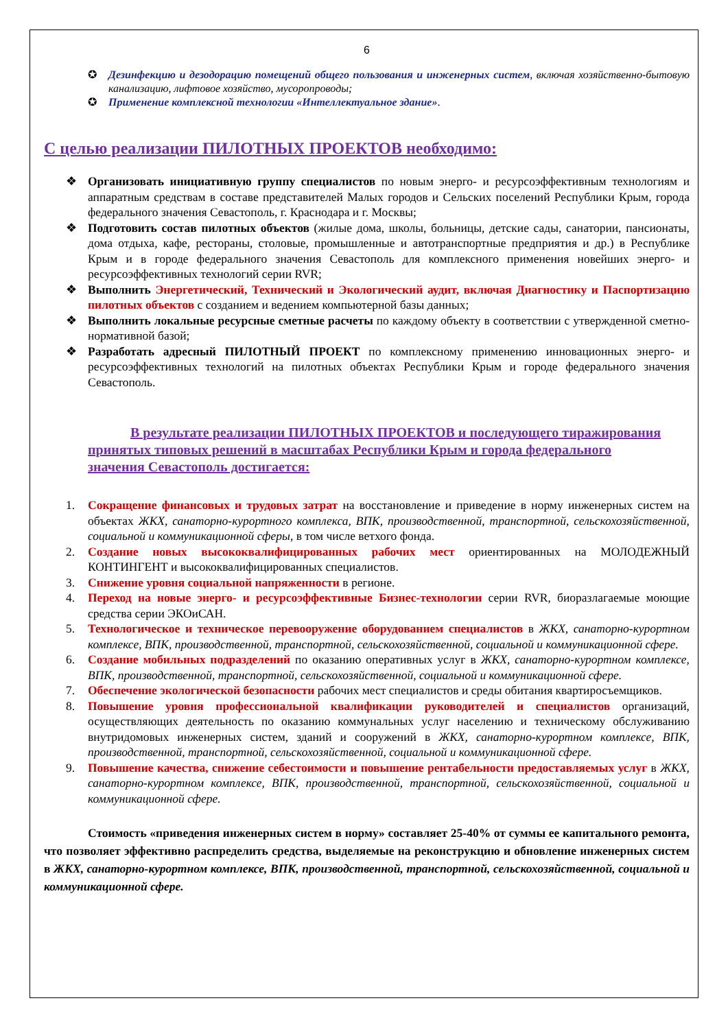6
✪ Дезинфекцию и дезодорацию помещений общего пользования и инженерных систем, включая хозяйственно-бытовую канализацию, лифтовое хозяйство, мусоропроводы;
✪ Применение комплексной технологии «Интеллектуальное здание».
С целью реализации ПИЛОТНЫХ ПРОЕКТОВ необходимо:
❖ Организовать инициативную группу специалистов по новым энерго- и ресурсоэффективным технологиям и аппаратным средствам в составе представителей Малых городов и Сельских поселений Республики Крым, города федерального значения Севастополь, г. Краснодара и г. Москвы;
❖ Подготовить состав пилотных объектов (жилые дома, школы, больницы, детские сады, санатории, пансионаты, дома отдыха, кафе, рестораны, столовые, промышленные и автотранспортные предприятия и др.) в Республике Крым и в городе федерального значения Севастополь для комплексного применения новейших энерго- и ресурсоэффективных технологий серии RVR;
❖ Выполнить Энергетический, Технический и Экологический аудит, включая Диагностику и Паспортизацию пилотных объектов с созданием и ведением компьютерной базы данных;
❖ Выполнить локальные ресурсные сметные расчеты по каждому объекту в соответствии с утвержденной сметно-нормативной базой;
❖ Разработать адресный ПИЛОТНЫЙ ПРОЕКТ по комплексному применению инновационных энерго- и ресурсоэффективных технологий на пилотных объектах Республики Крым и городе федерального значения Севастополь.
В результате реализации ПИЛОТНЫХ ПРОЕКТОВ и последующего тиражирования принятых типовых решений в масштабах Республики Крым и города федерального значения Севастополь достигается:
1. Сокращение финансовых и трудовых затрат на восстановление и приведение в норму инженерных систем на объектах ЖКХ, санаторно-курортного комплекса, ВПК, производственной, транспортной, сельскохозяйственной, социальной и коммуникационной сферы, в том числе ветхого фонда.
2. Создание новых высококвалифицированных рабочих мест ориентированных на МОЛОДЕЖНЫЙ КОНТИНГЕНТ и высококвалифицированных специалистов.
3. Снижение уровня социальной напряженности в регионе.
4. Переход на новые энерго- и ресурсоэффективные Бизнес-технологии серии RVR, биоразлагаемые моющие средства серии ЭКОиСАН.
5. Технологическое и техническое перевооружение оборудованием специалистов в ЖКХ, санаторно-курортном комплексе, ВПК, производственной, транспортной, сельскохозяйственной, социальной и коммуникационной сфере.
6. Создание мобильных подразделений по оказанию оперативных услуг в ЖКХ, санаторно-курортном комплексе, ВПК, производственной, транспортной, сельскохозяйственной, социальной и коммуникационной сфере.
7. Обеспечение экологической безопасности рабочих мест специалистов и среды обитания квартиросъемщиков.
8. Повышение уровня профессиональной квалификации руководителей и специалистов организаций, осуществляющих деятельность по оказанию коммунальных услуг населению и техническому обслуживанию внутридомовых инженерных систем, зданий и сооружений в ЖКХ, санаторно-курортном комплексе, ВПК, производственной, транспортной, сельскохозяйственной, социальной и коммуникационной сфере.
9. Повышение качества, снижение себестоимости и повышение рентабельности предоставляемых услуг в ЖКХ, санаторно-курортном комплексе, ВПК, производственной, транспортной, сельскохозяйственной, социальной и коммуникационной сфере.
Стоимость «приведения инженерных систем в норму» составляет 25-40% от суммы ее капитального ремонта, что позволяет эффективно распределить средства, выделяемые на реконструкцию и обновление инженерных систем в ЖКХ, санаторно-курортном комплексе, ВПК, производственной, транспортной, сельскохозяйственной, социальной и коммуникационной сфере.